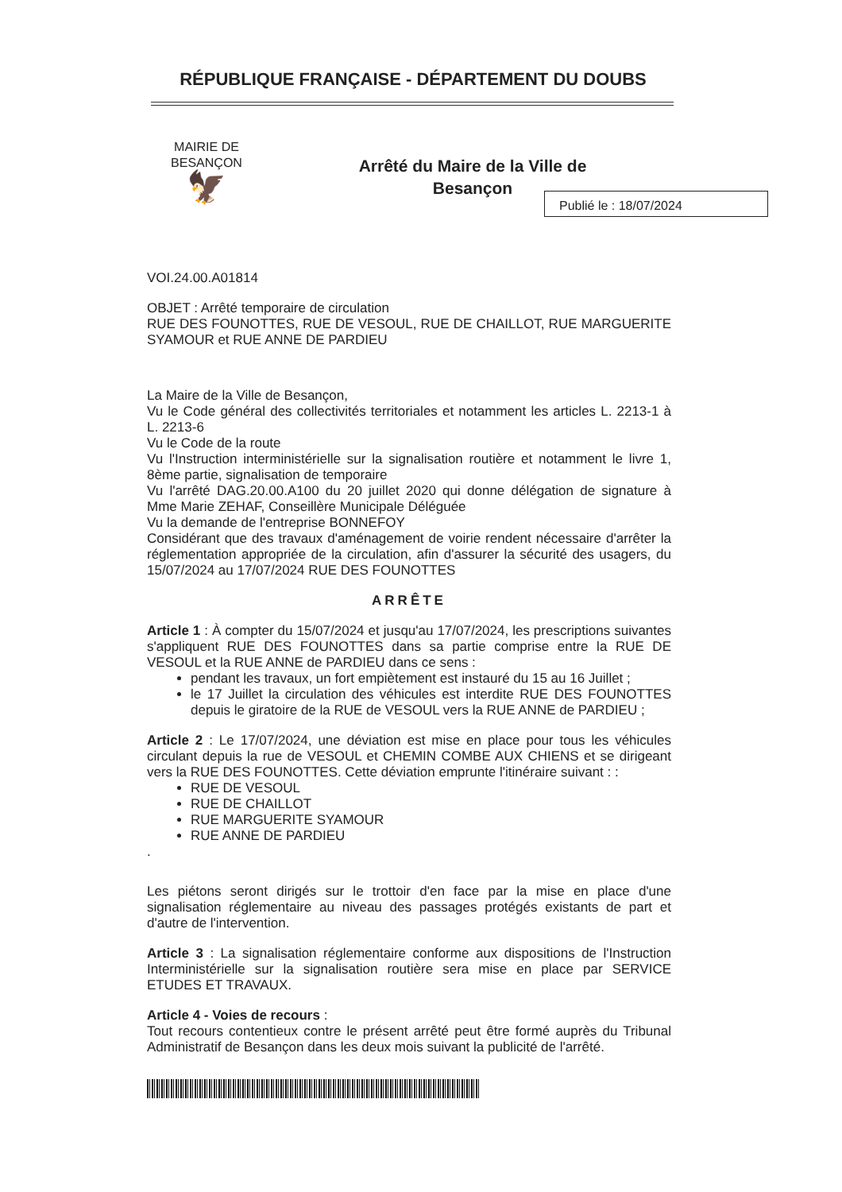RÉPUBLIQUE FRANÇAISE - DÉPARTEMENT DU DOUBS
MAIRIE DE
BESANÇON
🦅
Arrêté du Maire de la Ville de
Besançon
Publié le : 18/07/2024
VOI.24.00.A01814
OBJET : Arrêté temporaire de circulation
RUE DES FOUNOTTES, RUE DE VESOUL, RUE DE CHAILLOT, RUE MARGUERITE SYAMOUR et RUE ANNE DE PARDIEU
La Maire de la Ville de Besançon,
Vu le Code général des collectivités territoriales et notamment les articles L. 2213-1 à L. 2213-6
Vu le Code de la route
Vu l'Instruction interministérielle sur la signalisation routière et notamment le livre 1, 8ème partie, signalisation de temporaire
Vu l'arrêté DAG.20.00.A100 du 20 juillet 2020 qui donne délégation de signature à Mme Marie ZEHAF, Conseillère Municipale Déléguée
Vu la demande de l'entreprise BONNEFOY
Considérant que des travaux d'aménagement de voirie rendent nécessaire d'arrêter la réglementation appropriée de la circulation, afin d'assurer la sécurité des usagers, du 15/07/2024 au 17/07/2024 RUE DES FOUNOTTES
ARRÊTE
Article 1 : À compter du 15/07/2024 et jusqu'au 17/07/2024, les prescriptions suivantes s'appliquent RUE DES FOUNOTTES dans sa partie comprise entre la RUE DE VESOUL et la RUE ANNE de PARDIEU dans ce sens :
pendant les travaux, un fort empiètement est instauré du 15 au 16 Juillet ;
le 17 Juillet la circulation des véhicules est interdite RUE DES FOUNOTTES depuis le giratoire de la RUE de VESOUL vers la RUE ANNE de PARDIEU ;
Article 2 : Le 17/07/2024, une déviation est mise en place pour tous les véhicules circulant depuis la rue de VESOUL et CHEMIN COMBE AUX CHIENS et se dirigeant vers la RUE DES FOUNOTTES. Cette déviation emprunte l'itinéraire suivant : :
RUE DE VESOUL
RUE DE CHAILLOT
RUE MARGUERITE SYAMOUR
RUE ANNE DE PARDIEU
.
Les piétons seront dirigés sur le trottoir d'en face par la mise en place d'une signalisation réglementaire au niveau des passages protégés existants de part et d'autre de l'intervention.
Article 3 : La signalisation réglementaire conforme aux dispositions de l'Instruction Interministérielle sur la signalisation routière sera mise en place par SERVICE ETUDES ET TRAVAUX.
Article 4 - Voies de recours :
Tout recours contentieux contre le présent arrêté peut être formé auprès du Tribunal Administratif de Besançon dans les deux mois suivant la publicité de l'arrêté.